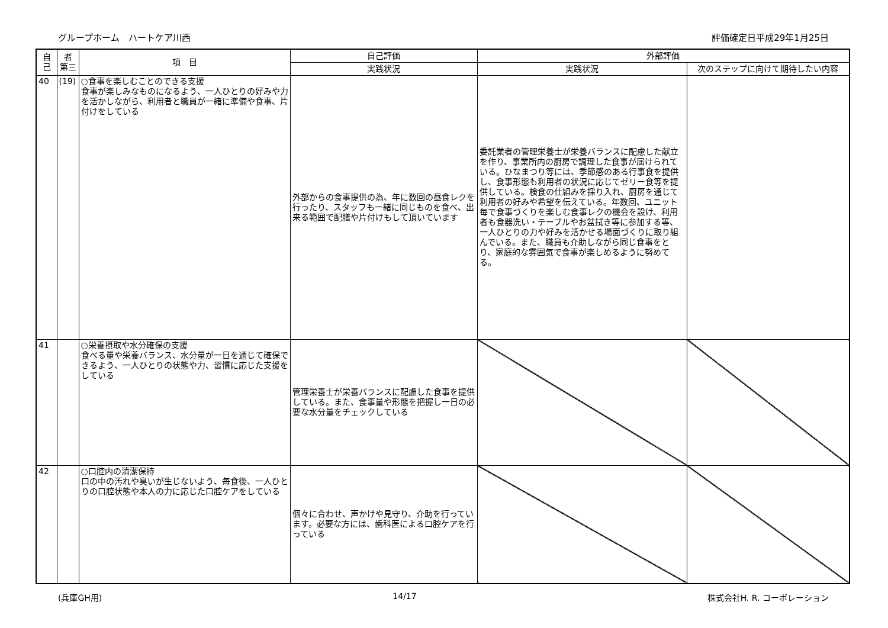グループホーム　ハートケア川西 評価確定日平成29年1月25日
| 自己 | 者 第三 | 項 目 | 自己評価 | 外部評価 | |
| --- | --- | --- | --- | --- | --- |
| | | | 実践状況 | 実践状況 | 次のステップに向けて期待したい内容 |
| 40 | (19) | ○食事を楽しむことのできる支援 食事が楽しみなものになるよう、一人ひとりの好みや力を活かしながら、利用者と職員が一緒に準備や食事、片付けをしている | 外部からの食事提供の為、年に数回の昼食レクを行ったり、スタッフも一緒に同じものを食べ、出来る範囲で配膳や片付けもして頂いています | 委託業者の管理栄養士が栄養バランスに配慮した献立を作り、事業所内の厨房で調理した食事が届けられている。ひなまつり等には、季節感のある行事食を提供し、食事形態も利用者の状況に応じてゼリー食等を提供している。検食の仕組みを採り入れ、厨房を通じて利用者の好みや希望を伝えている。年数回、ユニット毎で食事づくりを楽しむ食事レクの機会を設け、利用者も食器洗い・テーブルやお盆拭き等に参加する等、一人ひとりの力や好みを活かせる場面づくりに取り組んでいる。また、職員も介助しながら同じ食事をとり、家庭的な雰囲気で食事が楽しめるように努めてる。 | |
| 41 | | ○栄養摂取や水分確保の支援 食べる量や栄養バランス、水分量が一日を通じて確保できるよう、一人ひとりの状態や力、習慣に応じた支援をしている | 管理栄養士が栄養バランスに配慮した食事を提供している。また、食事量や形態を把握し一日の必要な水分量をチェックしている | | |
| 42 | | ○口腔内の清潔保持 口の中の汚れや臭いが生じないよう、毎食後、一人ひとりの口腔状態や本人の力に応じた口腔ケアをしている | 個々に合わせ、声かけや見守り、介助を行っています。必要な方には、歯科医による口腔ケアを行っている | | |
(兵庫GH用) 14/17 株式会社H. R. コーポレーション